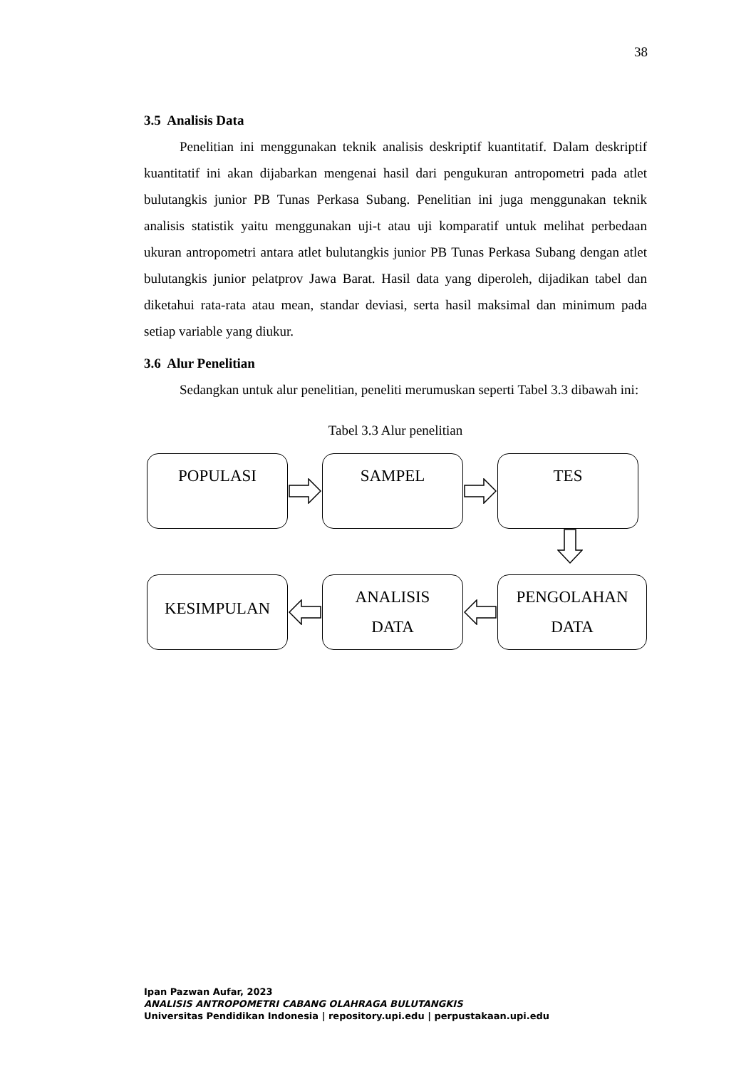38
3.5 Analisis Data
Penelitian ini menggunakan teknik analisis deskriptif kuantitatif. Dalam deskriptif kuantitatif ini akan dijabarkan mengenai hasil dari pengukuran antropometri pada atlet bulutangkis junior PB Tunas Perkasa Subang. Penelitian ini juga menggunakan teknik analisis statistik yaitu menggunakan uji-t atau uji komparatif untuk melihat perbedaan ukuran antropometri antara atlet bulutangkis junior PB Tunas Perkasa Subang dengan atlet bulutangkis junior pelatprov Jawa Barat. Hasil data yang diperoleh, dijadikan tabel dan diketahui rata-rata atau mean, standar deviasi, serta hasil maksimal dan minimum pada setiap variable yang diukur.
3.6 Alur Penelitian
Sedangkan untuk alur penelitian, peneliti merumuskan seperti Tabel 3.3 dibawah ini:
Tabel 3.3 Alur penelitian
POPULASI SAMPEL TES
KESIMPULAN
ANALISIS
DATA
PENGOLAHAN
DATA
Ipan Pazwan Aufar, 2023
ANALISIS ANTROPOMETRI CABANG OLAHRAGA BULUTANGKIS
Universitas Pendidikan Indonesia | repository.upi.edu | perpustakaan.upi.edu